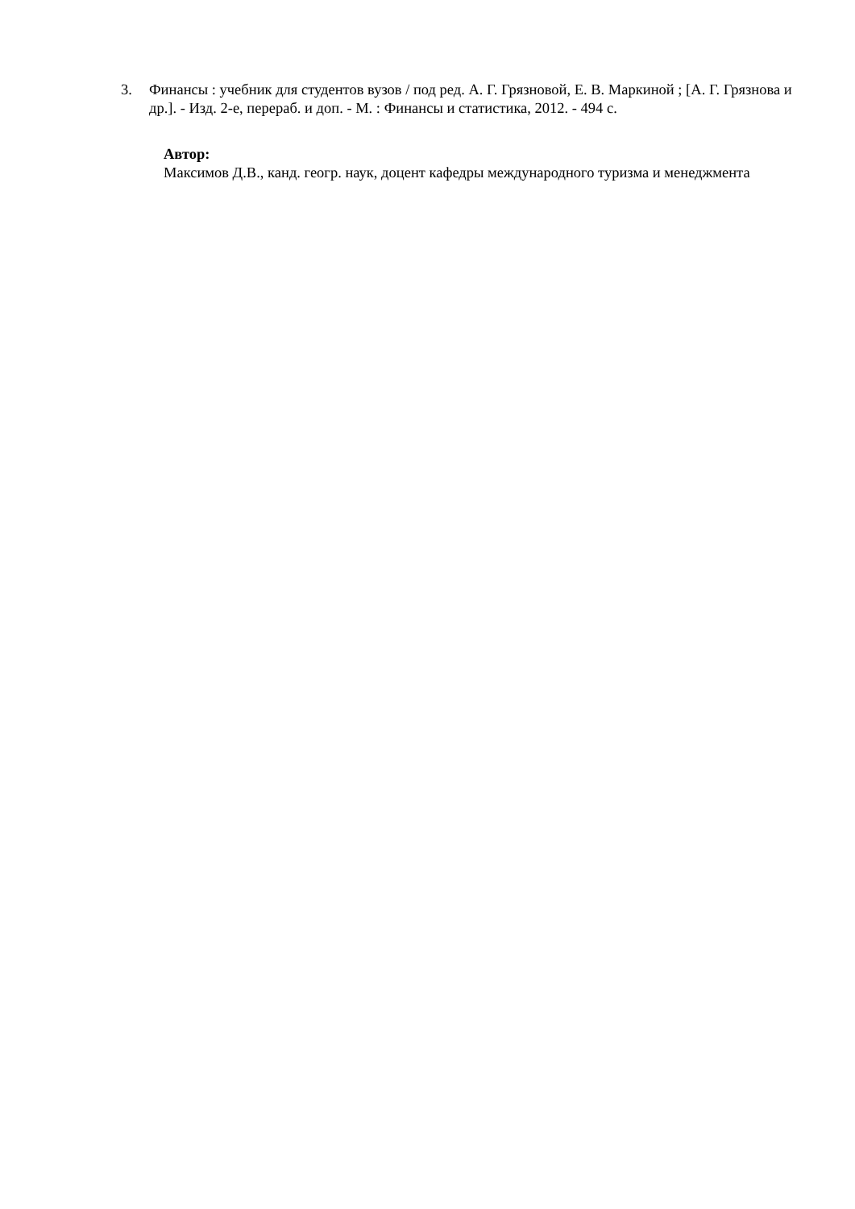3. Финансы : учебник для студентов вузов / под ред. А. Г. Грязновой, Е. В. Маркиной ; [А. Г. Грязнова и др.]. - Изд. 2-е, перераб. и доп. - М. : Финансы и статистика, 2012. - 494 с.
Автор:
Максимов Д.В., канд. геогр. наук, доцент кафедры международного туризма и менеджмента